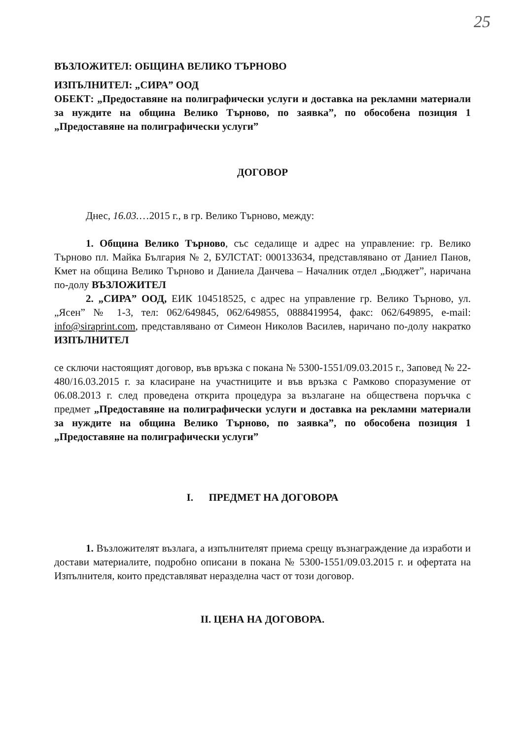25
ВЪЗЛОЖИТЕЛ: ОБЩИНА ВЕЛИКО ТЪРНОВО
ИЗПЪЛНИТЕЛ: „СИРА” ООД
ОБЕКТ: „Предоставяне на полиграфически услуги и доставка на рекламни материали за нуждите на община Велико Търново, по заявка”, по обособена позиция 1 „Предоставяне на полиграфически услуги”
ДОГОВОР
Днес, 16.03.…2015 г., в гр. Велико Търново, между:
1. Община Велико Търново, със седалище и адрес на управление: гр. Велико Търново пл. Майка България № 2, БУЛСТАТ: 000133634, представлявано от Даниел Панов, Кмет на община Велико Търново и Даниела Данчева – Началник отдел „Бюджет”, наричана по-долу ВЪЗЛОЖИТЕЛ
2. „СИРА” ООД, ЕИК 104518525, с адрес на управление гр. Велико Търново, ул. „Ясен” № 1-3, тел: 062/649845, 062/649855, 0888419954, факс: 062/649895, e-mail: info@siraprint.com, представлявано от Симеон Николов Василев, наричано по-долу накратко ИЗПЪЛНИТЕЛ
се сключи настоящият договор, във връзка с покана № 5300-1551/09.03.2015 г., Заповед № 22-480/16.03.2015 г. за класиране на участниците и във връзка с Рамково споразумение от 06.08.2013 г. след проведена открита процедура за възлагане на обществена поръчка с предмет „Предоставяне на полиграфически услуги и доставка на рекламни материали за нуждите на община Велико Търново, по заявка”, по обособена позиция 1 „Предоставяне на полиграфически услуги”
I. ПРЕДМЕТ НА ДОГОВОРА
1. Възложителят възлага, а изпълнителят приема срещу възнаграждение да изработи и достави материалите, подробно описани в покана № 5300-1551/09.03.2015 г. и офертата на Изпълнителя, които представляват неразделна част от този договор.
II. ЦЕНА НА ДОГОВОРА.